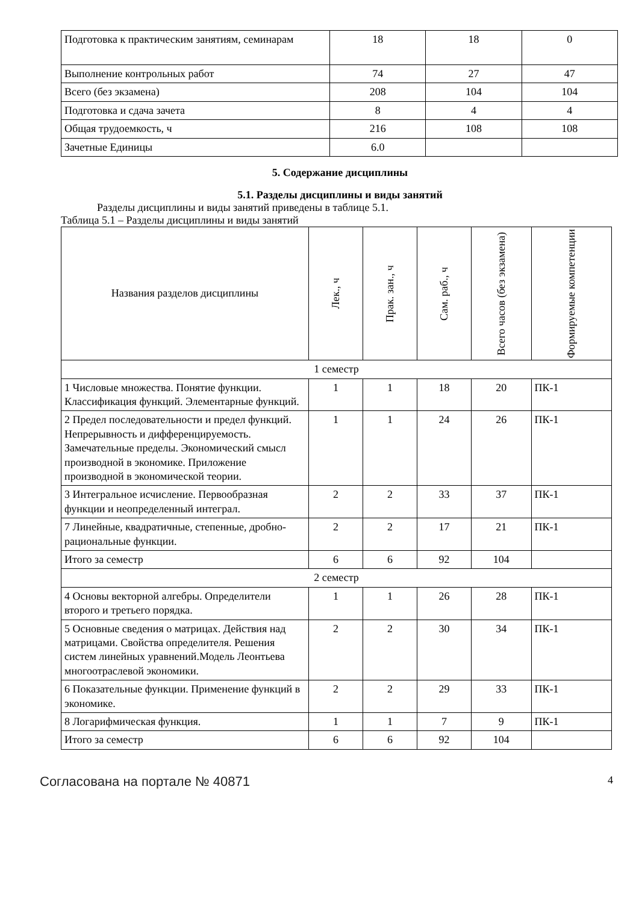| Подготовка к практическим занятиям, семинарам | 18 | 18 | 0 |
| Выполнение контрольных работ | 74 | 27 | 47 |
| Всего (без экзамена) | 208 | 104 | 104 |
| Подготовка и сдача зачета | 8 | 4 | 4 |
| Общая трудоемкость, ч | 216 | 108 | 108 |
| Зачетные Единицы | 6.0 | | |
5. Содержание дисциплины
5.1. Разделы дисциплины и виды занятий
Разделы дисциплины и виды занятий приведены в таблице 5.1.
Таблица 5.1 – Разделы дисциплины и виды занятий
| Названия разделов дисциплины | Лек., ч | Прак. зан., ч | Сам. раб., ч | Всего часов (без экзамена) | Формируемые компетенции |
| --- | --- | --- | --- | --- | --- |
| 1 семестр | | | | | |
| 1 Числовые множества. Понятие функции. Классификация функций. Элементарные функций. | 1 | 1 | 18 | 20 | ПК-1 |
| 2 Предел последовательности и предел функций. Непрерывность и дифференцируемость. Замечательные пределы. Экономический смысл производной в экономике. Приложение производной в экономической теории. | 1 | 1 | 24 | 26 | ПК-1 |
| 3 Интегральное исчисление. Первообразная функции и неопределенный интеграл. | 2 | 2 | 33 | 37 | ПК-1 |
| 7 Линейные, квадратичные, степенные, дробно-рациональные функции. | 2 | 2 | 17 | 21 | ПК-1 |
| Итого за семестр | 6 | 6 | 92 | 104 | |
| 2 семестр | | | | | |
| 4 Основы векторной алгебры. Определители второго и третьего порядка. | 1 | 1 | 26 | 28 | ПК-1 |
| 5 Основные сведения о матрицах. Действия над матрицами. Свойства определителя. Решения систем линейных уравнений.Модель Леонтьева многоотраслевой экономики. | 2 | 2 | 30 | 34 | ПК-1 |
| 6 Показательные функции. Применение функций в экономике. | 2 | 2 | 29 | 33 | ПК-1 |
| 8 Логарифмическая функция. | 1 | 1 | 7 | 9 | ПК-1 |
| Итого за семестр | 6 | 6 | 92 | 104 | |
Согласована на портале № 40871 4